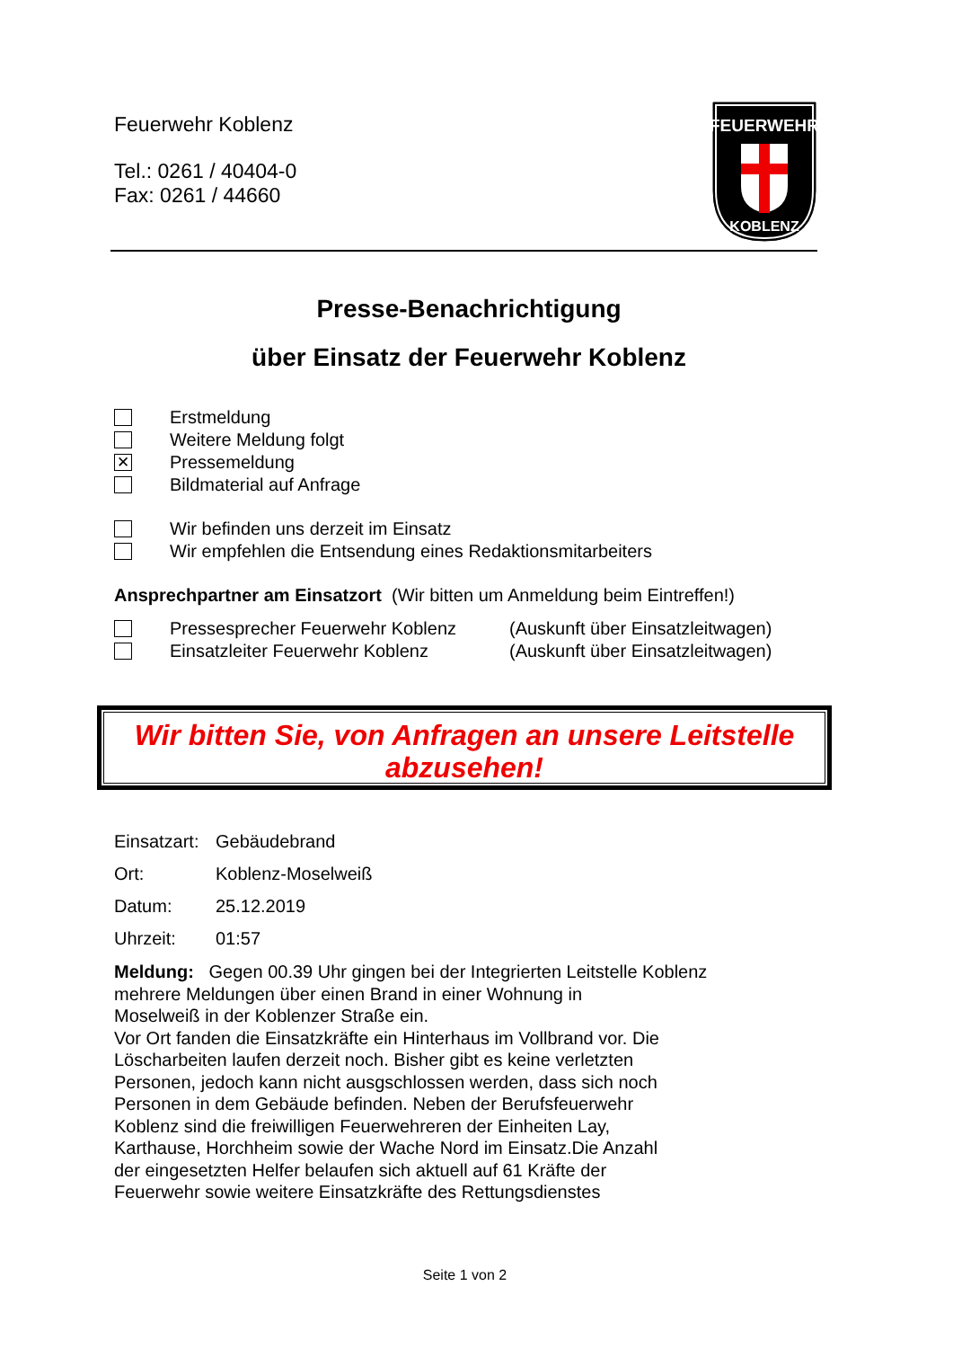Feuerwehr Koblenz
Tel.: 0261 / 40404-0
Fax: 0261 / 44660
FEUERWEHR
KOBLENZ
Presse-Benachrichtigung
über Einsatz der Feuerwehr Koblenz
Erstmeldung
Weitere Meldung folgt
✕ Pressemeldung
Bildmaterial auf Anfrage
Wir befinden uns derzeit im Einsatz
Wir empfehlen die Entsendung eines Redaktionsmitarbeiters
Ansprechpartner am Einsatzort (Wir bitten um Anmeldung beim Eintreffen!)
Pressesprecher Feuerwehr Koblenz (Auskunft über Einsatzleitwagen)
Einsatzleiter Feuerwehr Koblenz (Auskunft über Einsatzleitwagen)
Wir bitten Sie, von Anfragen an unsere Leitstelle
abzusehen!
Einsatzart: Gebäudebrand
Ort: Koblenz-Moselweiß
Datum: 25.12.2019
Uhrzeit: 01:57
Meldung: Gegen 00.39 Uhr gingen bei der Integrierten Leitstelle Koblenz
mehrere Meldungen über einen Brand in einer Wohnung in
Moselweiß in der Koblenzer Straße ein.
Vor Ort fanden die Einsatzkräfte ein Hinterhaus im Vollbrand vor. Die
Löscharbeiten laufen derzeit noch. Bisher gibt es keine verletzten
Personen, jedoch kann nicht ausgschlossen werden, dass sich noch
Personen in dem Gebäude befinden. Neben der Berufsfeuerwehr
Koblenz sind die freiwilligen Feuerwehreren der Einheiten Lay,
Karthause, Horchheim sowie der Wache Nord im Einsatz.Die Anzahl
der eingesetzten Helfer belaufen sich aktuell auf 61 Kräfte der
Feuerwehr sowie weitere Einsatzkräfte des Rettungsdienstes
Seite 1 von 2